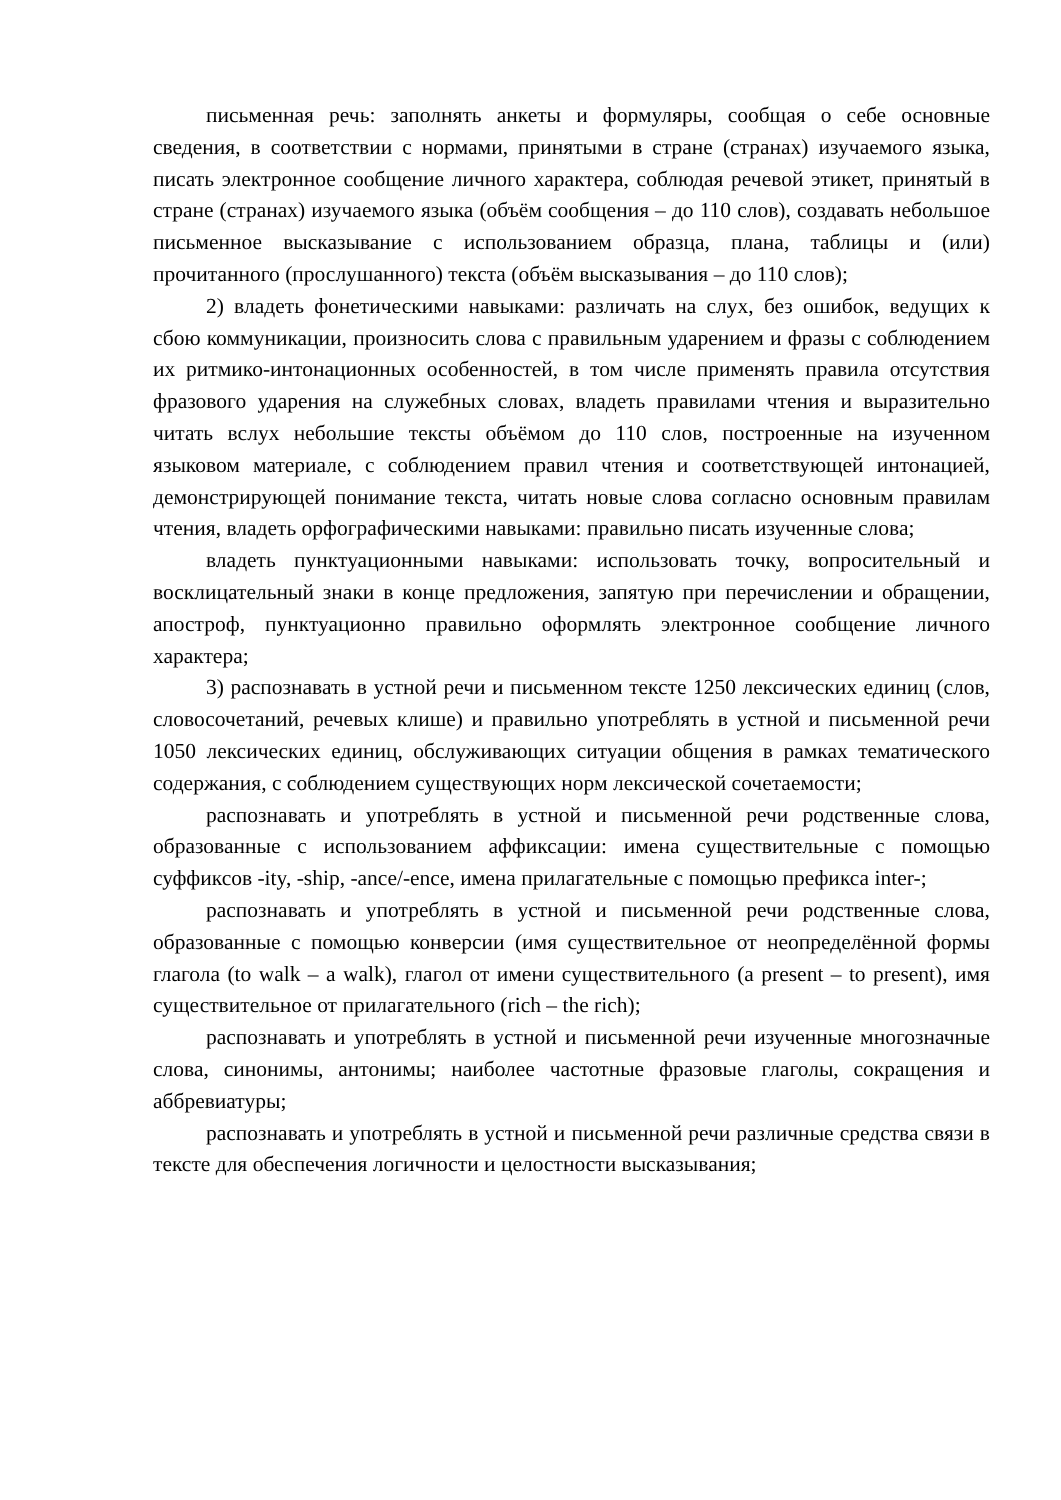письменная речь: заполнять анкеты и формуляры, сообщая о себе основные сведения, в соответствии с нормами, принятыми в стране (странах) изучаемого языка, писать электронное сообщение личного характера, соблюдая речевой этикет, принятый в стране (странах) изучаемого языка (объём сообщения – до 110 слов), создавать небольшое письменное высказывание с использованием образца, плана, таблицы и (или) прочитанного (прослушанного) текста (объём высказывания – до 110 слов);
2) владеть фонетическими навыками: различать на слух, без ошибок, ведущих к сбою коммуникации, произносить слова с правильным ударением и фразы с соблюдением их ритмико-интонационных особенностей, в том числе применять правила отсутствия фразового ударения на служебных словах, владеть правилами чтения и выразительно читать вслух небольшие тексты объёмом до 110 слов, построенные на изученном языковом материале, с соблюдением правил чтения и соответствующей интонацией, демонстрирующей понимание текста, читать новые слова согласно основным правилам чтения, владеть орфографическими навыками: правильно писать изученные слова;
владеть пунктуационными навыками: использовать точку, вопросительный и восклицательный знаки в конце предложения, запятую при перечислении и обращении, апостроф, пунктуационно правильно оформлять электронное сообщение личного характера;
3) распознавать в устной речи и письменном тексте 1250 лексических единиц (слов, словосочетаний, речевых клише) и правильно употреблять в устной и письменной речи 1050 лексических единиц, обслуживающих ситуации общения в рамках тематического содержания, с соблюдением существующих норм лексической сочетаемости;
распознавать и употреблять в устной и письменной речи родственные слова, образованные с использованием аффиксации: имена существительные с помощью суффиксов -ity, -ship, -ance/-ence, имена прилагательные с помощью префикса inter-;
распознавать и употреблять в устной и письменной речи родственные слова, образованные с помощью конверсии (имя существительное от неопределённой формы глагола (to walk – a walk), глагол от имени существительного (a present – to present), имя существительное от прилагательного (rich – the rich);
распознавать и употреблять в устной и письменной речи изученные многозначные слова, синонимы, антонимы; наиболее частотные фразовые глаголы, сокращения и аббревиатуры;
распознавать и употреблять в устной и письменной речи различные средства связи в тексте для обеспечения логичности и целостности высказывания;